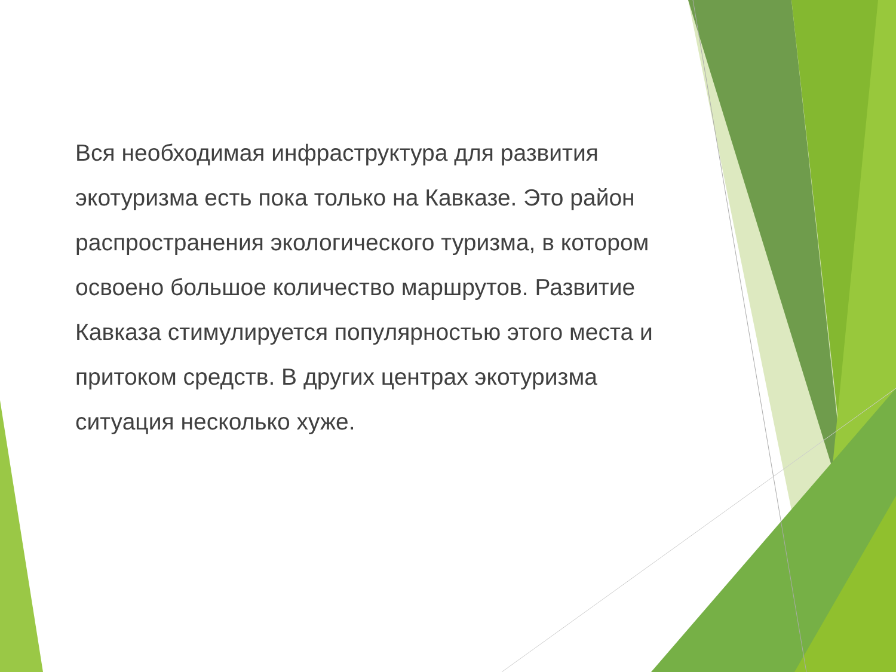Вся необходимая инфраструктура для развития экотуризма есть пока только на Кавказе. Это район распространения экологического туризма, в котором освоено большое количество маршрутов. Развитие Кавказа стимулируется популярностью этого места и притоком средств. В других центрах экотуризма ситуация несколько хуже.